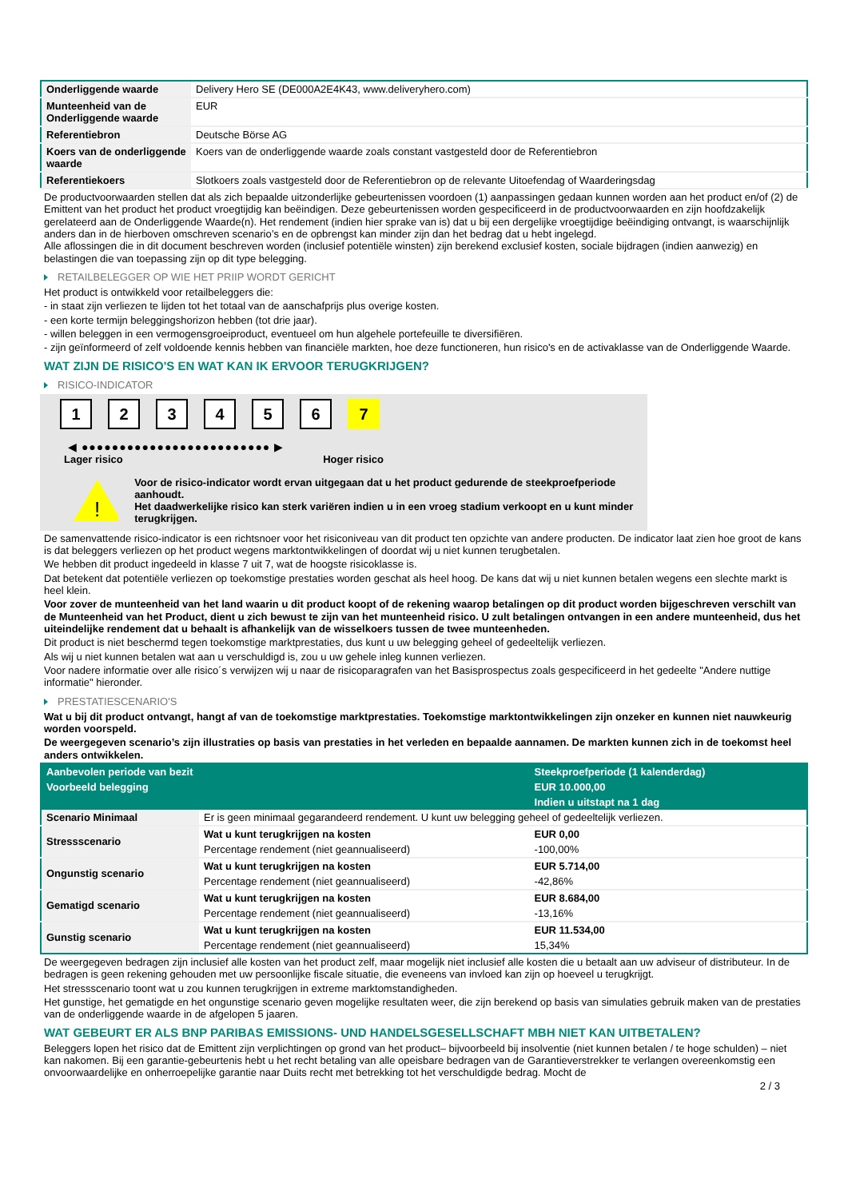| Onderliggende waarde | Delivery Hero SE (DE000A2E4K43, www.deliveryhero.com) |
| Munteenheid van de Onderliggende waarde | EUR |
| Referentiebron | Deutsche Börse AG |
| Koers van de onderliggende waarde | Koers van de onderliggende waarde zoals constant vastgesteld door de Referentiebron |
| Referentiekoers | Slotkoers zoals vastgesteld door de Referentiebron op de relevante Uitoefendag of Waarderingsdag |
De productvoorwaarden stellen dat als zich bepaalde uitzonderlijke gebeurtenissen voordoen (1) aanpassingen gedaan kunnen worden aan het product en/of (2) de Emittent van het product het product vroegtijdig kan beëindigen. Deze gebeurtenissen worden gespecificeerd in de productvoorwaarden en zijn hoofdzakelijk gerelateerd aan de Onderliggende Waarde(n). Het rendement (indien hier sprake van is) dat u bij een dergelijke vroegtijdige beëindiging ontvangt, is waarschijnlijk anders dan in de hierboven omschreven scenario’s en de opbrengst kan minder zijn dan het bedrag dat u hebt ingelegd.
Alle aflossingen die in dit document beschreven worden (inclusief potentiële winsten) zijn berekend exclusief kosten, sociale bijdragen (indien aanwezig) en belastingen die van toepassing zijn op dit type belegging.
RETAILBELEGGER OP WIE HET PRIIP WORDT GERICHT
Het product is ontwikkeld voor retailbeleggers die:
- in staat zijn verliezen te lijden tot het totaal van de aanschafprijs plus overige kosten.
- een korte termijn beleggingshorizon hebben (tot drie jaar).
- willen beleggen in een vermogensgroeiproduct, eventueel om hun algehele portefeuille te diversifiëren.
- zijn geïnformeerd of zelf voldoende kennis hebben van financiële markten, hoe deze functioneren, hun risico's en de activaklasse van de Onderliggende Waarde.
WAT ZIJN DE RISICO'S EN WAT KAN IK ERVOOR TERUGKRIJGEN?
RISICO-INDICATOR
1 2 3 4 5 6 7
◀ ●●●●●●●●●●●●●●●●●●●●●●●●● ▶
Lager risico Hoger risico
!
Voor de risico-indicator wordt ervan uitgegaan dat u het product gedurende de steekproefperiode aanhoudt.
Het daadwerkelijke risico kan sterk variëren indien u in een vroeg stadium verkoopt en u kunt minder terugkrijgen.
De samenvattende risico-indicator is een richtsnoer voor het risiconiveau van dit product ten opzichte van andere producten. De indicator laat zien hoe groot de kans is dat beleggers verliezen op het product wegens marktontwikkelingen of doordat wij u niet kunnen terugbetalen.
We hebben dit product ingedeeld in klasse 7 uit 7, wat de hoogste risicoklasse is.
Dat betekent dat potentiële verliezen op toekomstige prestaties worden geschat als heel hoog. De kans dat wij u niet kunnen betalen wegens een slechte markt is heel klein.
Voor zover de munteenheid van het land waarin u dit product koopt of de rekening waarop betalingen op dit product worden bijgeschreven verschilt van de Munteenheid van het Product, dient u zich bewust te zijn van het munteenheid risico. U zult betalingen ontvangen in een andere munteenheid, dus het uiteindelijke rendement dat u behaalt is afhankelijk van de wisselkoers tussen de twee munteenheden.
Dit product is niet beschermd tegen toekomstige marktprestaties, dus kunt u uw belegging geheel of gedeeltelijk verliezen.
Als wij u niet kunnen betalen wat aan u verschuldigd is, zou u uw gehele inleg kunnen verliezen.
Voor nadere informatie over alle risico´s verwijzen wij u naar de risicoparagrafen van het Basisprospectus zoals gespecificeerd in het gedeelte "Andere nuttige informatie" hieronder.
PRESTATIESCENARIO'S
Wat u bij dit product ontvangt, hangt af van de toekomstige marktprestaties. Toekomstige marktontwikkelingen zijn onzeker en kunnen niet nauwkeurig worden voorspeld.
De weergegeven scenario’s zijn illustraties op basis van prestaties in het verleden en bepaalde aannamen. De markten kunnen zich in de toekomst heel anders ontwikkelen.
| Aanbevolen periode van bezit | | Steekproefperiode (1 kalenderdag) |
| --- | --- | --- |
| Voorbeeld belegging | | EUR 10.000,00 |
| | | Indien u uitstapt na 1 dag |
| Scenario Minimaal | Er is geen minimaal gegarandeerd rendement. U kunt uw belegging geheel of gedeeltelijk verliezen. | |
| Stressscenario | Wat u kunt terugkrijgen na kosten | EUR 0,00 |
| | Percentage rendement (niet geannualiseerd) | -100,00% |
| Ongunstig scenario | Wat u kunt terugkrijgen na kosten | EUR 5.714,00 |
| | Percentage rendement (niet geannualiseerd) | -42,86% |
| Gematigd scenario | Wat u kunt terugkrijgen na kosten | EUR 8.684,00 |
| | Percentage rendement (niet geannualiseerd) | -13,16% |
| Gunstig scenario | Wat u kunt terugkrijgen na kosten | EUR 11.534,00 |
| | Percentage rendement (niet geannualiseerd) | 15,34% |
De weergegeven bedragen zijn inclusief alle kosten van het product zelf, maar mogelijk niet inclusief alle kosten die u betaalt aan uw adviseur of distributeur. In de bedragen is geen rekening gehouden met uw persoonlijke fiscale situatie, die eveneens van invloed kan zijn op hoeveel u terugkrijgt.
Het stressscenario toont wat u zou kunnen terugkrijgen in extreme marktomstandigheden.
Het gunstige, het gematigde en het ongunstige scenario geven mogelijke resultaten weer, die zijn berekend op basis van simulaties gebruik maken van de prestaties van de onderliggende waarde in de afgelopen 5 jaaren.
WAT GEBEURT ER ALS BNP PARIBAS EMISSIONS- UND HANDELSGESELLSCHAFT MBH NIET KAN UITBETALEN?
Beleggers lopen het risico dat de Emittent zijn verplichtingen op grond van het product– bijvoorbeeld bij insolventie (niet kunnen betalen / te hoge schulden) – niet kan nakomen. Bij een garantie-gebeurtenis hebt u het recht betaling van alle opeisbare bedragen van de Garantieverstrekker te verlangen overeenkomstig een onvoorwaardelijke en onherroepelijke garantie naar Duits recht met betrekking tot het verschuldigde bedrag. Mocht de
2 / 3